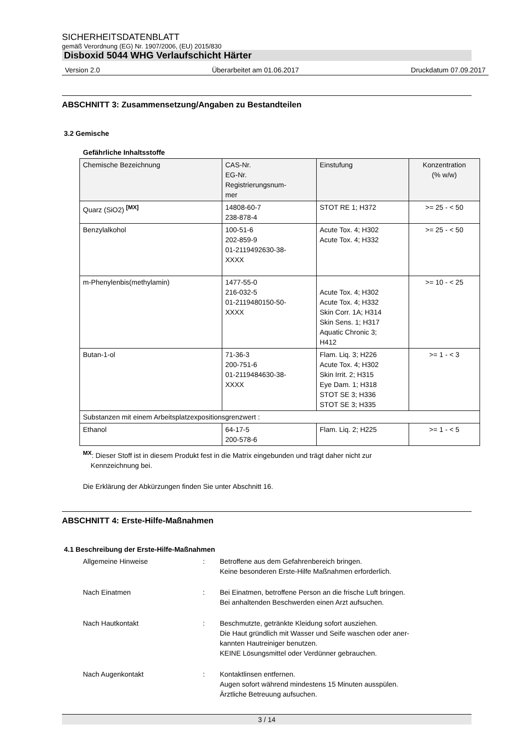SICHERHEITSDATENBLATT
gemäß Verordnung (EG) Nr. 1907/2006, (EU) 2015/830
Disboxid 5044 WHG Verlaufschicht Härter
Version 2.0 Überarbeitet am 01.06.2017 Druckdatum 07.09.2017
ABSCHNITT 3: Zusammensetzung/Angaben zu Bestandteilen
3.2 Gemische
Gefährliche Inhaltsstoffe
| Chemische Bezeichnung | CAS-Nr. EG-Nr. Registrierungsnum- mer | Einstufung | Konzentration (% w/w) |
| --- | --- | --- | --- |
| Quarz (SiO2) <sup>[MX]</sup> | 14808-60-7 238-878-4 | STOT RE 1; H372 | >= 25 - < 50 |
| Benzylalkohol | 100-51-6 202-859-9 01-2119492630-38- XXXX | Acute Tox. 4; H302 Acute Tox. 4; H332 | >= 25 - < 50 |
| m-Phenylenbis(methylamin) | 1477-55-0 216-032-5 01-2119480150-50- XXXX | Acute Tox. 4; H302 Acute Tox. 4; H332 Skin Corr. 1A; H314 Skin Sens. 1; H317 Aquatic Chronic 3; H412 | >= 10 - < 25 |
| Butan-1-ol | 71-36-3 200-751-6 01-2119484630-38- XXXX | Flam. Liq. 3; H226 Acute Tox. 4; H302 Skin Irrit. 2; H315 Eye Dam. 1; H318 STOT SE 3; H336 STOT SE 3; H335 | >= 1 - < 3 |
| Substanzen mit einem Arbeitsplatzexpositionsgrenzwert : | | | |
| Ethanol | 64-17-5 200-578-6 | Flam. Liq. 2; H225 | >= 1 - < 5 |
<sup>MX</sup>: Dieser Stoff ist in diesem Produkt fest in die Matrix eingebunden und trägt daher nicht zur
Kennzeichnung bei.
Die Erklärung der Abkürzungen finden Sie unter Abschnitt 16.
ABSCHNITT 4: Erste-Hilfe-Maßnahmen
4.1 Beschreibung der Erste-Hilfe-Maßnahmen
Allgemeine Hinweise : Betroffene aus dem Gefahrenbereich bringen.
Keine besonderen Erste-Hilfe Maßnahmen erforderlich.
Nach Einatmen : Bei Einatmen, betroffene Person an die frische Luft bringen.
Bei anhaltenden Beschwerden einen Arzt aufsuchen.
Nach Hautkontakt : Beschmutzte, getränkte Kleidung sofort ausziehen.
Die Haut gründlich mit Wasser und Seife waschen oder aner-
kannten Hautreiniger benutzen.
KEINE Lösungsmittel oder Verdünner gebrauchen.
Nach Augenkontakt : Kontaktlinsen entfernen.
Augen sofort während mindestens 15 Minuten ausspülen.
Ärztliche Betreuung aufsuchen.
3 / 14